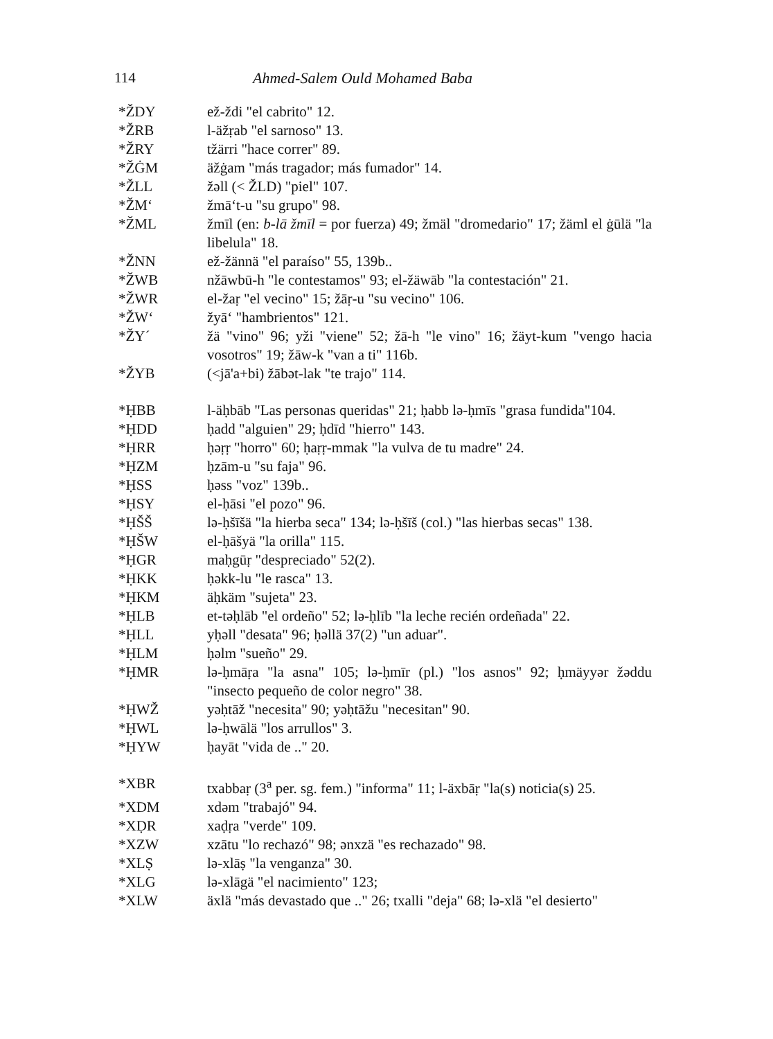114 Ahmed-Salem Ould Mohamed Baba
*ŽDY ež-ždi "el cabrito" 12.
*ŽRB l-äžṛab "el sarnoso" 13.
*ŽRY tžärri "hace correr" 89.
*ŽĠM äžġam "más tragador; más fumador" 14.
*ŽLL žəll (< ŽLD) "piel" 107.
*ŽM‘žmā‘t-u "su grupo" 98.
*ŽML žmīl (en: b-lā žmīl = por fuerza) 49; žmäl "dromedario" 17; žäml el ġūlä "la libelula" 18.
*ŽNN ež-žännä "el paraíso" 55, 139b..
*ŽWB nžāwbū-h "le contestamos" 93; el-žäwāb "la contestación" 21.
*ŽWR el-žaṛ "el vecino" 15; žāṛ-u "su vecino" 106.
*ŽW‘žyā‘ "hambrientos" 121.
*ŽY´ žä "vino" 96; yži "viene" 52; žā-h "le vino" 16; žäyt-kum "vengo hacia vosotros" 19; žāw-k "van a ti" 116b.
*ŽYB (<jā'a+bi) žābət-lak "te trajo" 114.
*ḤBB l-äḥbāb "Las personas queridas" 21; ḥabb lə-ḥmīs "grasa fundida"104.
*ḤDD ḥadd "alguien" 29; ḥdīd "hierro" 143.
*ḤRR ḥəṛṛ "horro" 60; ḥaṛṛ-mmak "la vulva de tu madre" 24.
*ḤZM ḥzām-u "su faja" 96.
*ḤSS ḥəss "voz" 139b..
*ḤSY el-ḥāsi "el pozo" 96.
*ḤŠŠ lə-ḥšīšä "la hierba seca" 134; lə-ḥšīš (col.) "las hierbas secas" 138.
*ḤŠW el-ḥāšyä "la orilla" 115.
*ḤGR maḥgūṛ "despreciado" 52(2).
*ḤKK ḥəkk-lu "le rasca" 13.
*ḤKM äḥkäm "sujeta" 23.
*ḤLB et-təḥlāb "el ordeño" 52; lə-ḥlīb "la leche recién ordeñada" 22.
*ḤLL yḥəll "desata" 96; ḥəllä 37(2) "un aduar".
*ḤLM ḥəlm "sueño" 29.
*ḤMR lə-ḥmāṛa "la asna" 105; lə-ḥmīr (pl.) "los asnos" 92; ḥmäyyər žəddu "insecto pequeño de color negro" 38.
*ḤWŽ yəḥtāž "necesita" 90; yəḥtāžu "necesitan" 90.
*ḤWL lə-ḥwālä "los arrullos" 3.
*ḤYW ḥayāt "vida de .." 20.
*XBR txabbaṛ (3<sup>a</sup> per. sg. fem.) "informa" 11; l-äxbāṛ "la(s) noticia(s) 25.
*XDM xdəm "trabajó" 94.
*XḌR xaḍṛa "verde" 109.
*XZW xzātu "lo rechazó" 98; ənxzä "es rechazado" 98.
*XLṢ lə-xlāṣ "la venganza" 30.
*XLG lə-xlāgä "el nacimiento" 123;
*XLW äxlä "más devastado que .." 26; txalli "deja" 68; lə-xlä "el desierto"